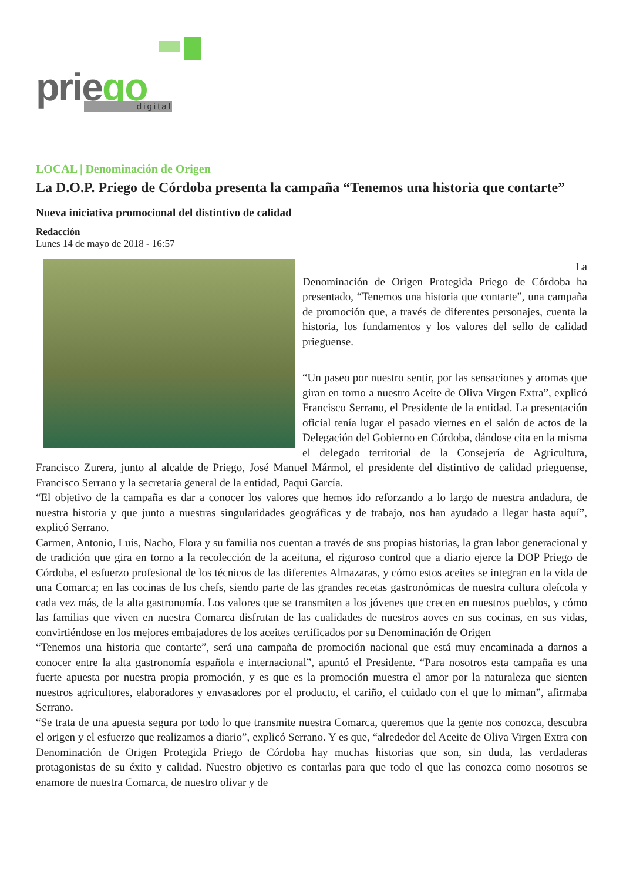priego digital
LOCAL | Denominación de Origen
La D.O.P. Priego de Córdoba presenta la campaña “Tenemos una historia que contarte”
Nueva iniciativa promocional del distintivo de calidad
Redacción
Lunes 14 de mayo de 2018 - 16:57
La
Denominación de Origen Protegida Priego de Córdoba ha presentado, “Tenemos una historia que contarte”, una campaña de promoción que, a través de diferentes personajes, cuenta la historia, los fundamentos y los valores del sello de calidad prieguense.
“Un paseo por nuestro sentir, por las sensaciones y aromas que giran en torno a nuestro Aceite de Oliva Virgen Extra”, explicó Francisco Serrano, el Presidente de la entidad. La presentación oficial tenía lugar el pasado viernes en el salón de actos de la Delegación del Gobierno en Córdoba, dándose cita en la misma el delegado territorial de la Consejería de Agricultura, Francisco Zurera, junto al alcalde de Priego, José Manuel Mármol, el presidente del distintivo de calidad prieguense, Francisco Serrano y la secretaria general de la entidad, Paqui García.
“El objetivo de la campaña es dar a conocer los valores que hemos ido reforzando a lo largo de nuestra andadura, de nuestra historia y que junto a nuestras singularidades geográficas y de trabajo, nos han ayudado a llegar hasta aquí”, explicó Serrano.
Carmen, Antonio, Luis, Nacho, Flora y su familia nos cuentan a través de sus propias historias, la gran labor generacional y de tradición que gira en torno a la recolección de la aceituna, el riguroso control que a diario ejerce la DOP Priego de Córdoba, el esfuerzo profesional de los técnicos de las diferentes Almazaras, y cómo estos aceites se integran en la vida de una Comarca; en las cocinas de los chefs, siendo parte de las grandes recetas gastronómicas de nuestra cultura oleícola y cada vez más, de la alta gastronomía. Los valores que se transmiten a los jóvenes que crecen en nuestros pueblos, y cómo las familias que viven en nuestra Comarca disfrutan de las cualidades de nuestros aoves en sus cocinas, en sus vidas, convirtiéndose en los mejores embajadores de los aceites certificados por su Denominación de Origen
“Tenemos una historia que contarte”, será una campaña de promoción nacional que está muy encaminada a darnos a conocer entre la alta gastronomía española e internacional”, apuntó el Presidente. “Para nosotros esta campaña es una fuerte apuesta por nuestra propia promoción, y es que es la promoción muestra el amor por la naturaleza que sienten nuestros agricultores, elaboradores y envasadores por el producto, el cariño, el cuidado con el que lo miman”, afirmaba Serrano.
“Se trata de una apuesta segura por todo lo que transmite nuestra Comarca, queremos que la gente nos conozca, descubra el origen y el esfuerzo que realizamos a diario”, explicó Serrano. Y es que, “alrededor del Aceite de Oliva Virgen Extra con Denominación de Origen Protegida Priego de Córdoba hay muchas historias que son, sin duda, las verdaderas protagonistas de su éxito y calidad. Nuestro objetivo es contarlas para que todo el que las conozca como nosotros se enamore de nuestra Comarca, de nuestro olivar y de